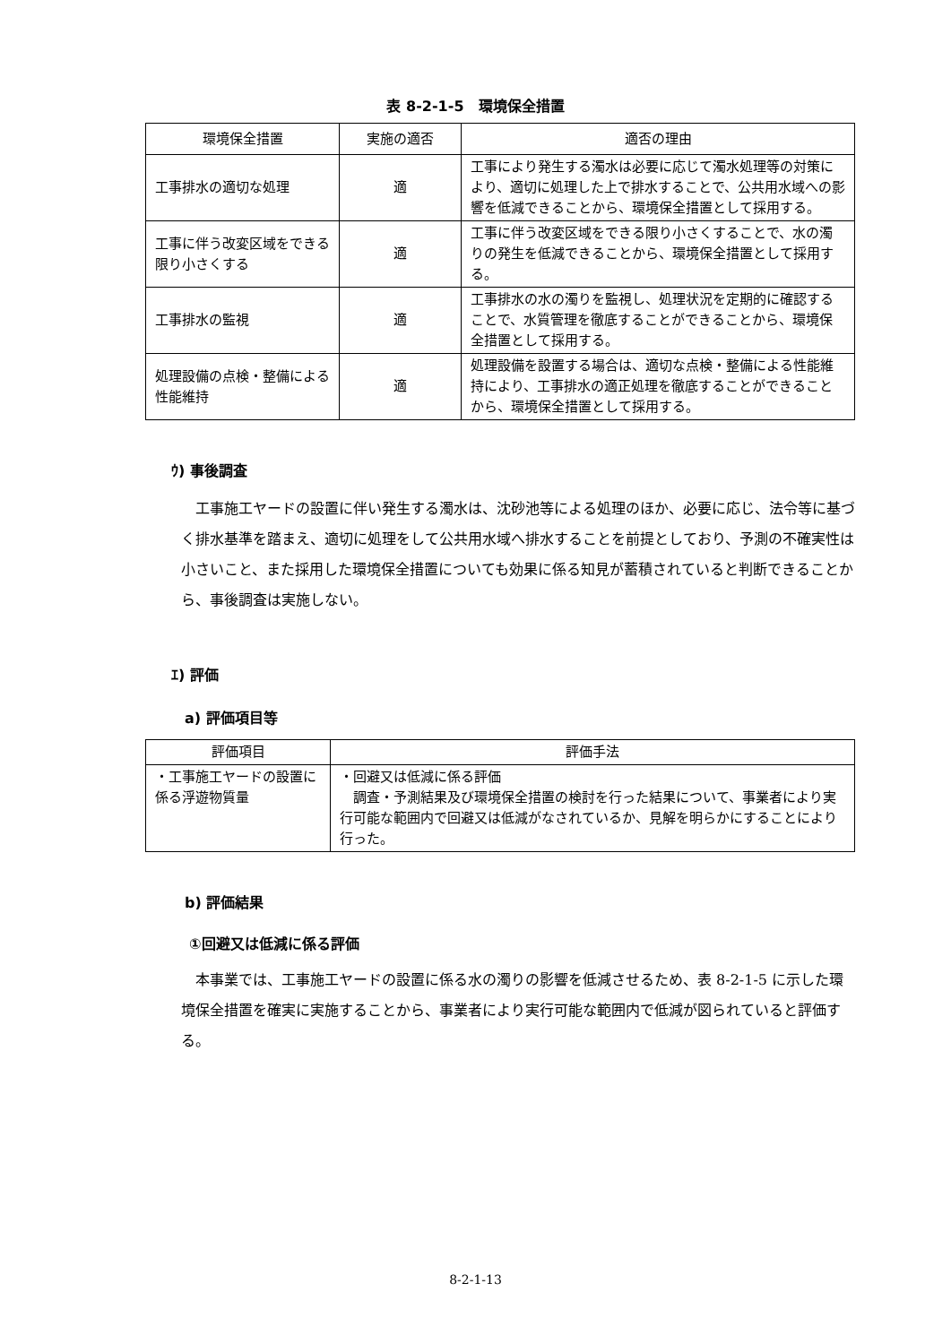表 8-2-1-5　環境保全措置
| 環境保全措置 | 実施の適否 | 適否の理由 |
| --- | --- | --- |
| 工事排水の適切な処理 | 適 | 工事により発生する濁水は必要に応じて濁水処理等の対策により、適切に処理した上で排水することで、公共用水域への影響を低減できることから、環境保全措置として採用する。 |
| 工事に伴う改変区域をできる限り小さくする | 適 | 工事に伴う改変区域をできる限り小さくすることで、水の濁りの発生を低減できることから、環境保全措置として採用する。 |
| 工事排水の監視 | 適 | 工事排水の水の濁りを監視し、処理状況を定期的に確認することで、水質管理を徹底することができることから、環境保全措置として採用する。 |
| 処理設備の点検・整備による性能維持 | 適 | 処理設備を設置する場合は、適切な点検・整備による性能維持により、工事排水の適正処理を徹底することができることから、環境保全措置として採用する。 |
ｳ) 事後調査
工事施工ヤードの設置に伴い発生する濁水は、沈砂池等による処理のほか、必要に応じ、法令等に基づく排水基準を踏まえ、適切に処理をして公共用水域へ排水することを前提としており、予測の不確実性は小さいこと、また採用した環境保全措置についても効果に係る知見が蓄積されていると判断できることから、事後調査は実施しない。
ｴ) 評価
a) 評価項目等
| 評価項目 | 評価手法 |
| --- | --- |
| ・工事施工ヤードの設置に係る浮遊物質量 | ・回避又は低減に係る評価 調査・予測結果及び環境保全措置の検討を行った結果について、事業者により実行可能な範囲内で回避又は低減がなされているか、見解を明らかにすることにより行った。 |
b) 評価結果
①回避又は低減に係る評価
本事業では、工事施工ヤードの設置に係る水の濁りの影響を低減させるため、表 8-2-1-5 に示した環境保全措置を確実に実施することから、事業者により実行可能な範囲内で低減が図られていると評価する。
8-2-1-13